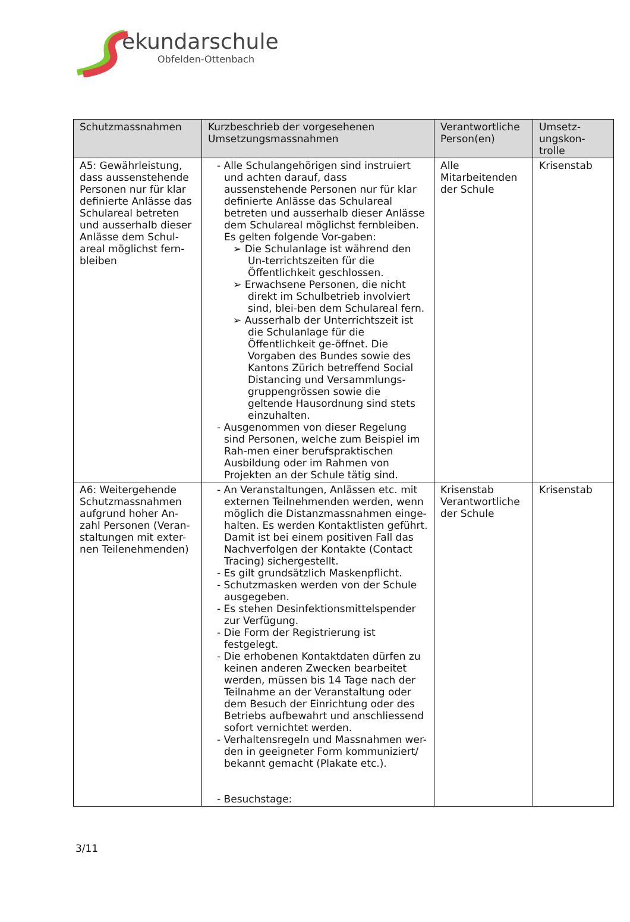ekundarschule
Obfelden-Ottenbach
| Schutzmassnahmen | Kurzbeschrieb der vorgesehenen Umsetzungsmassnahmen | Verantwortliche Person(en) | Umsetz-ungskon-trolle |
| --- | --- | --- | --- |
| A5: Gewährleistung, dass aussenstehende Personen nur für klar definierte Anlässe das Schulareal betreten und ausserhalb dieser Anlässe dem Schul-areal möglichst fern-bleiben | - Alle Schulangehörigen sind instruiert und achten darauf, dass aussenstehende Personen nur für klar definierte Anlässe das Schulareal betreten und ausserhalb dieser Anlässe dem Schulareal möglichst fernbleiben. Es gelten folgende Vor-gaben: ➢ Die Schulanlage ist während den Un-terrichtszeiten für die Öffentlichkeit geschlossen. ➢ Erwachsene Personen, die nicht direkt im Schulbetrieb involviert sind, blei-ben dem Schulareal fern. ➢ Ausserhalb der Unterrichtszeit ist die Schulanlage für die Öffentlichkeit ge-öffnet. Die Vorgaben des Bundes sowie des Kantons Zürich betreffend Social Distancing und Versammlungs-gruppengrössen sowie die geltende Hausordnung sind stets einzuhalten. - Ausgenommen von dieser Regelung sind Personen, welche zum Beispiel im Rah-men einer berufspraktischen Ausbildung oder im Rahmen von Projekten an der Schule tätig sind. | Alle Mitarbeitenden der Schule | Krisenstab |
| A6: Weitergehende Schutzmassnahmen aufgrund hoher An-zahl Personen (Veran-staltungen mit exter-nen Teilenehmenden) | - An Veranstaltungen, Anlässen etc. mit externen Teilnehmenden werden, wenn möglich die Distanzmassnahmen einge-halten. Es werden Kontaktlisten geführt. Damit ist bei einem positiven Fall das Nachverfolgen der Kontakte (Contact Tracing) sichergestellt. - Es gilt grundsätzlich Maskenpflicht. - Schutzmasken werden von der Schule ausgegeben. - Es stehen Desinfektionsmittelspender zur Verfügung. - Die Form der Registrierung ist festgelegt. - Die erhobenen Kontaktdaten dürfen zu keinen anderen Zwecken bearbeitet werden, müssen bis 14 Tage nach der Teilnahme an der Veranstaltung oder dem Besuch der Einrichtung oder des Betriebs aufbewahrt und anschliessend sofort vernichtet werden. - Verhaltensregeln und Massnahmen wer-den in geeigneter Form kommuniziert/ bekannt gemacht (Plakate etc.). - Besuchstage: | Krisenstab Verantwortliche der Schule | Krisenstab |
3/11